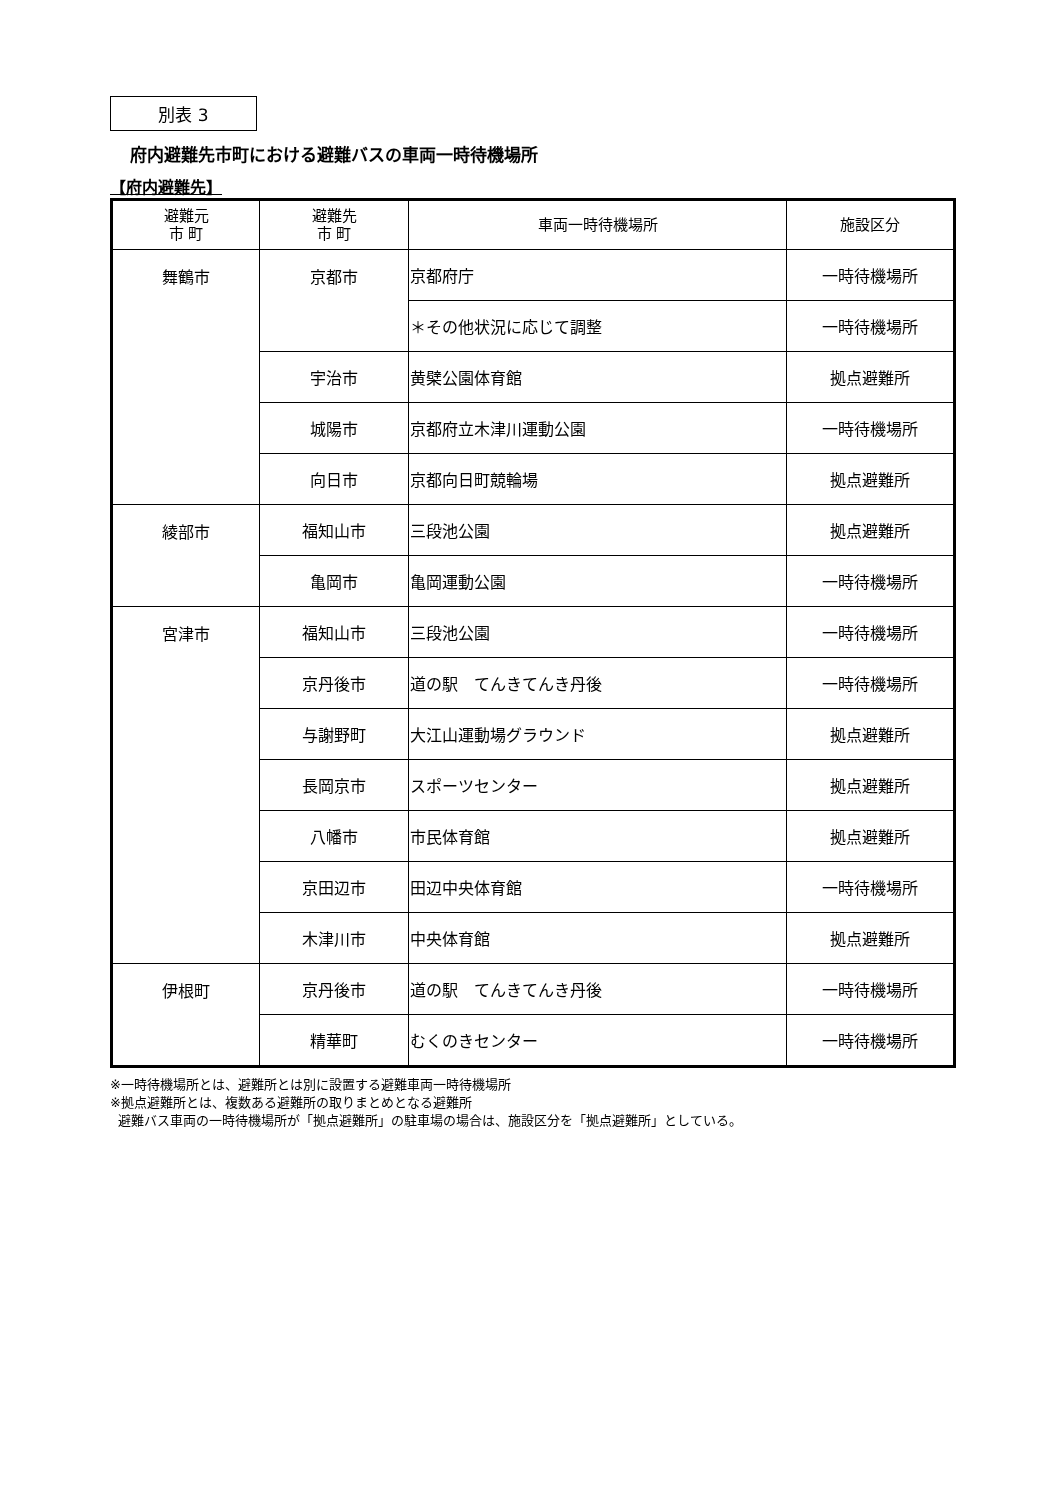別表 3
府内避難先市町における避難バスの車両一時待機場所
【府内避難先】
| 避難元 市 町 | 避難先 市 町 | 車両一時待機場所 | 施設区分 |
| --- | --- | --- | --- |
| 舞鶴市 | 京都市 | 京都府庁 | 一時待機場所 |
| | | ＊その他状況に応じて調整 | 一時待機場所 |
| | 宇治市 | 黄檗公園体育館 | 拠点避難所 |
| | 城陽市 | 京都府立木津川運動公園 | 一時待機場所 |
| | 向日市 | 京都向日町競輪場 | 拠点避難所 |
| 綾部市 | 福知山市 | 三段池公園 | 拠点避難所 |
| | 亀岡市 | 亀岡運動公園 | 一時待機場所 |
| 宮津市 | 福知山市 | 三段池公園 | 一時待機場所 |
| | 京丹後市 | 道の駅 てんきてんき丹後 | 一時待機場所 |
| | 与謝野町 | 大江山運動場グラウンド | 拠点避難所 |
| | 長岡京市 | スポーツセンター | 拠点避難所 |
| | 八幡市 | 市民体育館 | 拠点避難所 |
| | 京田辺市 | 田辺中央体育館 | 一時待機場所 |
| | 木津川市 | 中央体育館 | 拠点避難所 |
| 伊根町 | 京丹後市 | 道の駅 てんきてんき丹後 | 一時待機場所 |
| | 精華町 | むくのきセンター | 一時待機場所 |
※一時待機場所とは、避難所とは別に設置する避難車両一時待機場所
※拠点避難所とは、複数ある避難所の取りまとめとなる避難所
避難バス車両の一時待機場所が「拠点避難所」の駐車場の場合は、施設区分を「拠点避難所」としている。